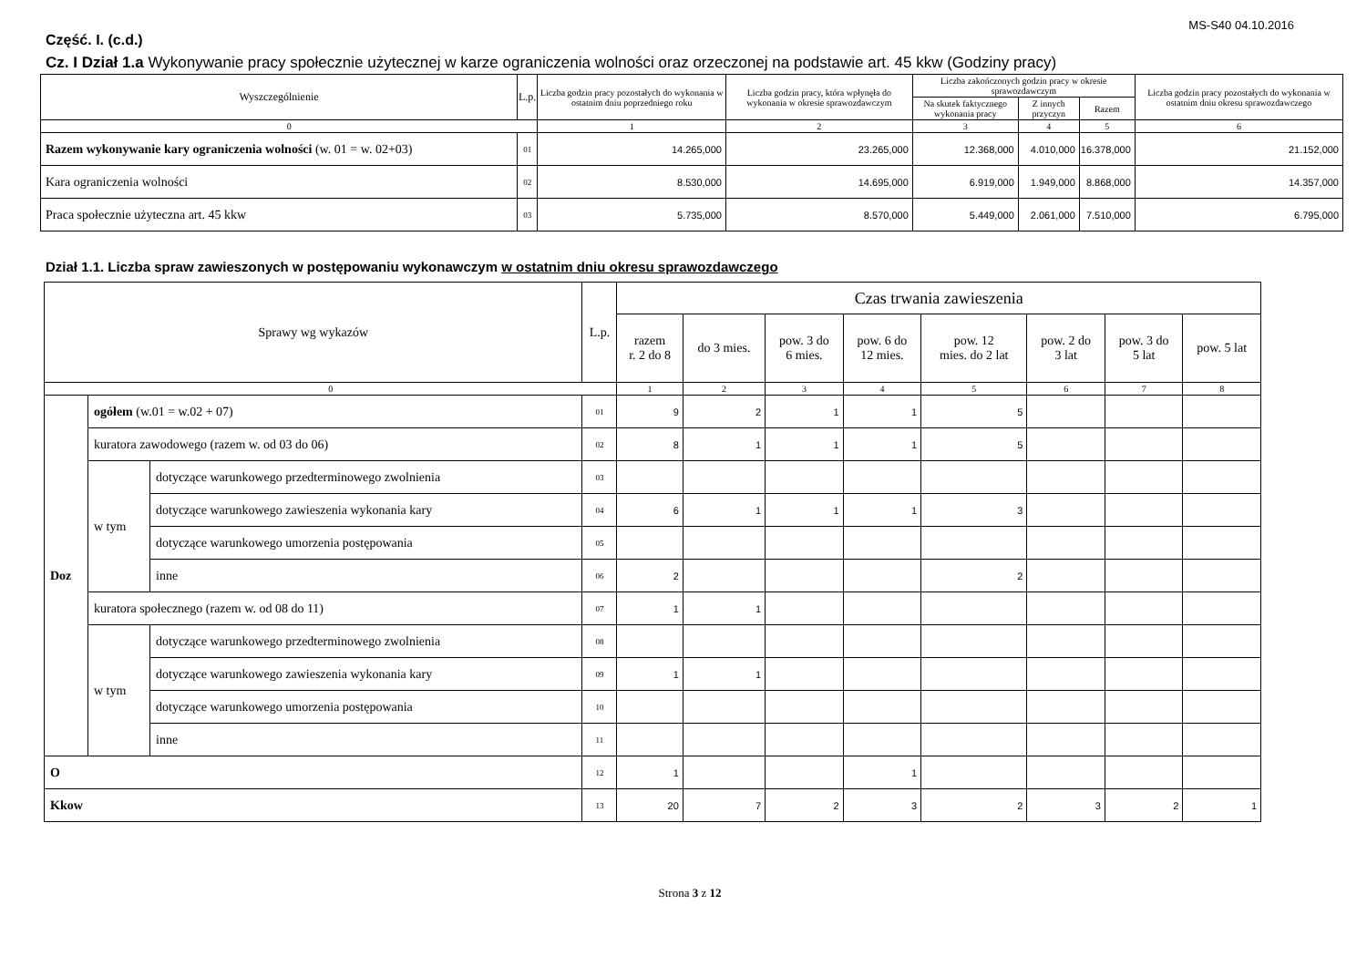MS-S40 04.10.2016
Część. I. (c.d.)
Cz. I Dział 1.a Wykonywanie pracy społecznie użytecznej w karze ograniczenia wolności oraz orzeczonej na podstawie art. 45 kkw (Godziny pracy)
| Wyszczególnienie | L.p. | Liczba godzin pracy pozostałych do wykonania w ostatnim dniu poprzedniego roku | Liczba godzin pracy, która wpłynęła do wykonania w okresie sprawozdawczym | Liczba zakończonych godzin pracy w okresie sprawozdawczym | | | Liczba godzin pracy pozostałych do wykonania w ostatnim dniu okresu sprawozdawczego |
| --- | --- | --- | --- | --- | --- | --- | --- |
| | | | | Na skutek faktycznego wykonania pracy | Z innych przyczyn | Razem | |
| 0 | | 1 | 2 | 3 | 4 | 5 | 6 |
| Razem wykonywanie kary ograniczenia wolności (w. 01 = w. 02+03) | 01 | 14.265,000 | 23.265,000 | 12.368,000 | 4.010,000 | 16.378,000 | 21.152,000 |
| Kara ograniczenia wolności | 02 | 8.530,000 | 14.695,000 | 6.919,000 | 1.949,000 | 8.868,000 | 14.357,000 |
| Praca społecznie użyteczna art. 45 kkw | 03 | 5.735,000 | 8.570,000 | 5.449,000 | 2.061,000 | 7.510,000 | 6.795,000 |
Dział 1.1. Liczba spraw zawieszonych w postępowaniu wykonawczym w ostatnim dniu okresu sprawozdawczego
| Sprawy wg wykazów | | | L.p. | Czas trwania zawieszenia | | | | | | | |
| --- | --- | --- | --- | --- | --- | --- | --- | --- | --- | --- | --- |
| | | | | razem r. 2 do 8 | do 3 mies. | pow. 3 do 6 mies. | pow. 6 do 12 mies. | pow. 12 mies. do 2 lat | pow. 2 do 3 lat | pow. 3 do 5 lat | pow. 5 lat |
| 0 | | | | 1 | 2 | 3 | 4 | 5 | 6 | 7 | 8 |
| Doz | ogółem (w.01 = w.02 + 07) | | 01 | 9 | 2 | 1 | 1 | 5 | | | |
| | kuratora zawodowego (razem w. od 03 do 06) | | 02 | 8 | 1 | 1 | 1 | 5 | | | |
| | w tym | dotyczące warunkowego przedterminowego zwolnienia | 03 | | | | | | | | |
| | | dotyczące warunkowego zawieszenia wykonania kary | 04 | 6 | 1 | 1 | 1 | 3 | | | |
| | | dotyczące warunkowego umorzenia postępowania | 05 | | | | | | | | |
| | | inne | 06 | 2 | | | | 2 | | | |
| | kuratora społecznego (razem w. od 08 do 11) | | 07 | 1 | 1 | | | | | | |
| | w tym | dotyczące warunkowego przedterminowego zwolnienia | 08 | | | | | | | | |
| | | dotyczące warunkowego zawieszenia wykonania kary | 09 | 1 | 1 | | | | | | |
| | | dotyczące warunkowego umorzenia postępowania | 10 | | | | | | | | |
| | | inne | 11 | | | | | | | | |
| O | | | 12 | 1 | | | 1 | | | | |
| Kkow | | | 13 | 20 | 7 | 2 | 3 | 2 | 3 | 2 | 1 |
Strona 3 z 12